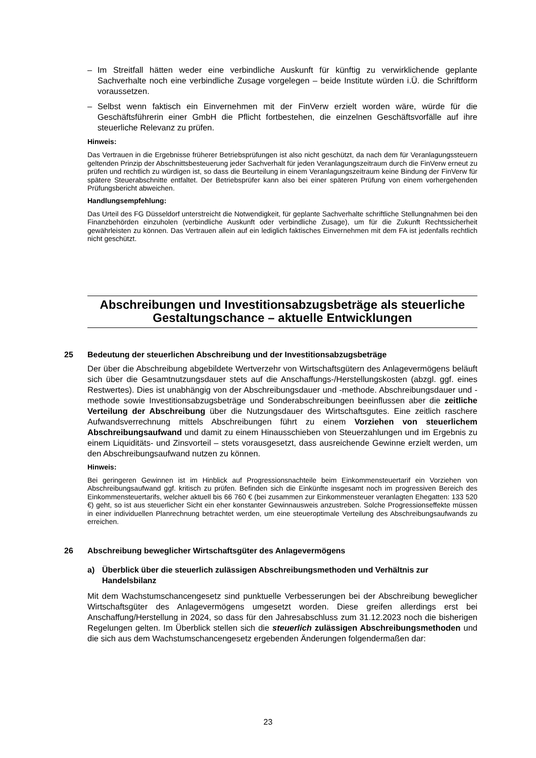– Im Streitfall hätten weder eine verbindliche Auskunft für künftig zu verwirklichende geplante Sachverhalte noch eine verbindliche Zusage vorgelegen – beide Institute würden i.Ü. die Schriftform voraussetzen.
– Selbst wenn faktisch ein Einvernehmen mit der FinVerw erzielt worden wäre, würde für die Geschäftsführerin einer GmbH die Pflicht fortbestehen, die einzelnen Geschäftsvorfälle auf ihre steuerliche Relevanz zu prüfen.
Hinweis:
Das Vertrauen in die Ergebnisse früherer Betriebsprüfungen ist also nicht geschützt, da nach dem für Veranlagungssteuern geltenden Prinzip der Abschnittsbesteuerung jeder Sachverhalt für jeden Veranlagungszeitraum durch die FinVerw erneut zu prüfen und rechtlich zu würdigen ist, so dass die Beurteilung in einem Veranlagungszeitraum keine Bindung der FinVerw für spätere Steuerabschnitte entfaltet. Der Betriebsprüfer kann also bei einer späteren Prüfung von einem vorhergehenden Prüfungsbericht abweichen.
Handlungsempfehlung:
Das Urteil des FG Düsseldorf unterstreicht die Notwendigkeit, für geplante Sachverhalte schriftliche Stellungnahmen bei den Finanzbehörden einzuholen (verbindliche Auskunft oder verbindliche Zusage), um für die Zukunft Rechtssicherheit gewährleisten zu können. Das Vertrauen allein auf ein lediglich faktisches Einvernehmen mit dem FA ist jedenfalls rechtlich nicht geschützt.
Abschreibungen und Investitionsabzugsbeträge als steuerliche Gestaltungschance – aktuelle Entwicklungen
25 Bedeutung der steuerlichen Abschreibung und der Investitionsabzugsbeträge
Der über die Abschreibung abgebildete Wertverzehr von Wirtschaftsgütern des Anlagevermögens beläuft sich über die Gesamtnutzungsdauer stets auf die Anschaffungs-/Herstellungskosten (abzgl. ggf. eines Restwertes). Dies ist unabhängig von der Abschreibungsdauer und -methode. Abschreibungsdauer und -methode sowie Investitionsabzugsbeträge und Sonderabschreibungen beeinflussen aber die zeitliche Verteilung der Abschreibung über die Nutzungsdauer des Wirtschaftsgutes. Eine zeitlich raschere Aufwandsverrechnung mittels Abschreibungen führt zu einem Vorziehen von steuerlichem Abschreibungsaufwand und damit zu einem Hinausschieben von Steuerzahlungen und im Ergebnis zu einem Liquiditäts- und Zinsvorteil – stets vorausgesetzt, dass ausreichende Gewinne erzielt werden, um den Abschreibungsaufwand nutzen zu können.
Hinweis:
Bei geringeren Gewinnen ist im Hinblick auf Progressionsnachteile beim Einkommensteuertarif ein Vorziehen von Abschreibungsaufwand ggf. kritisch zu prüfen. Befinden sich die Einkünfte insgesamt noch im progressiven Bereich des Einkommensteuertarifs, welcher aktuell bis 66 760 € (bei zusammen zur Einkommensteuer veranlagten Ehegatten: 133 520 €) geht, so ist aus steuerlicher Sicht ein eher konstanter Gewinnausweis anzustreben. Solche Progressionseffekte müssen in einer individuellen Planrechnung betrachtet werden, um eine steueroptimale Verteilung des Abschreibungsaufwands zu erreichen.
26 Abschreibung beweglicher Wirtschaftsgüter des Anlagevermögens
a) Überblick über die steuerlich zulässigen Abschreibungsmethoden und Verhältnis zur Handelsbilanz
Mit dem Wachstumschancengesetz sind punktuelle Verbesserungen bei der Abschreibung beweglicher Wirtschaftsgüter des Anlagevermögens umgesetzt worden. Diese greifen allerdings erst bei Anschaffung/Herstellung in 2024, so dass für den Jahresabschluss zum 31.12.2023 noch die bisherigen Regelungen gelten. Im Überblick stellen sich die steuerlich zulässigen Abschreibungsmethoden und die sich aus dem Wachstumschancengesetz ergebenden Änderungen folgendermaßen dar:
23